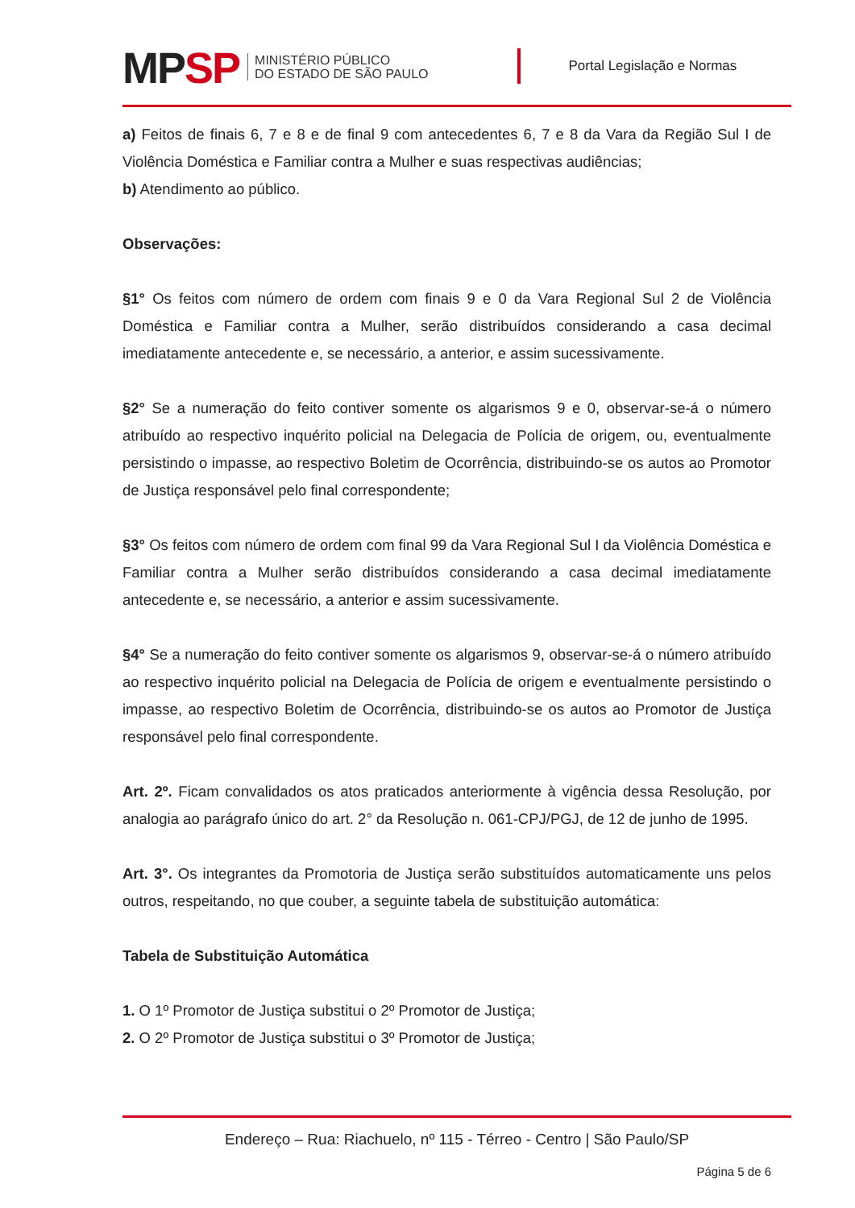MPSP
MINISTÉRIO PÚBLICO
DO ESTADO DE SÃO PAULO
Portal Legislação e Normas
a) Feitos de finais 6, 7 e 8 e de final 9 com antecedentes 6, 7 e 8 da Vara da Região Sul I de Violência Doméstica e Familiar contra a Mulher e suas respectivas audiências;
b) Atendimento ao público.
Observações:
§1° Os feitos com número de ordem com finais 9 e 0 da Vara Regional Sul 2 de Violência Doméstica e Familiar contra a Mulher, serão distribuídos considerando a casa decimal imediatamente antecedente e, se necessário, a anterior, e assim sucessivamente.
§2° Se a numeração do feito contiver somente os algarismos 9 e 0, observar-se-á o número atribuído ao respectivo inquérito policial na Delegacia de Polícia de origem, ou, eventualmente persistindo o impasse, ao respectivo Boletim de Ocorrência, distribuindo-se os autos ao Promotor de Justiça responsável pelo final correspondente;
§3° Os feitos com número de ordem com final 99 da Vara Regional Sul I da Violência Doméstica e Familiar contra a Mulher serão distribuídos considerando a casa decimal imediatamente antecedente e, se necessário, a anterior e assim sucessivamente.
§4° Se a numeração do feito contiver somente os algarismos 9, observar-se-á o número atribuído ao respectivo inquérito policial na Delegacia de Polícia de origem e eventualmente persistindo o impasse, ao respectivo Boletim de Ocorrência, distribuindo-se os autos ao Promotor de Justiça responsável pelo final correspondente.
Art. 2º. Ficam convalidados os atos praticados anteriormente à vigência dessa Resolução, por analogia ao parágrafo único do art. 2° da Resolução n. 061-CPJ/PGJ, de 12 de junho de 1995.
Art. 3°. Os integrantes da Promotoria de Justiça serão substituídos automaticamente uns pelos outros, respeitando, no que couber, a seguinte tabela de substituição automática:
Tabela de Substituição Automática
1. O 1º Promotor de Justiça substitui o 2º Promotor de Justiça;
2. O 2º Promotor de Justiça substitui o 3º Promotor de Justiça;
Endereço – Rua: Riachuelo, nº 115 - Térreo - Centro | São Paulo/SP
Página 5 de 6